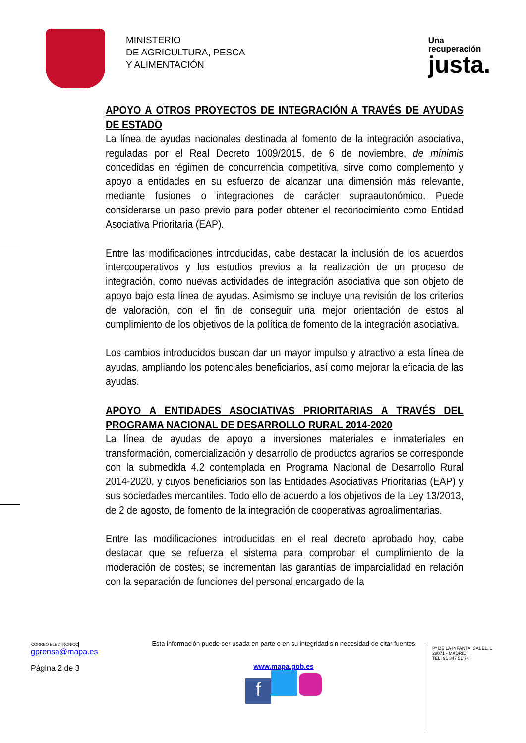MINISTERIO
DE AGRICULTURA, PESCA
Y ALIMENTACIÓN
Una
recuperación
justa.
APOYO A OTROS PROYECTOS DE INTEGRACIÓN A TRAVÉS DE AYUDAS DE ESTADO
La línea de ayudas nacionales destinada al fomento de la integración asociativa, reguladas por el Real Decreto 1009/2015, de 6 de noviembre, de mínimis concedidas en régimen de concurrencia competitiva, sirve como complemento y apoyo a entidades en su esfuerzo de alcanzar una dimensión más relevante, mediante fusiones o integraciones de carácter supraautonómico. Puede considerarse un paso previo para poder obtener el reconocimiento como Entidad Asociativa Prioritaria (EAP).
Entre las modificaciones introducidas, cabe destacar la inclusión de los acuerdos intercooperativos y los estudios previos a la realización de un proceso de integración, como nuevas actividades de integración asociativa que son objeto de apoyo bajo esta línea de ayudas. Asimismo se incluye una revisión de los criterios de valoración, con el fin de conseguir una mejor orientación de estos al cumplimiento de los objetivos de la política de fomento de la integración asociativa.
Los cambios introducidos buscan dar un mayor impulso y atractivo a esta línea de ayudas, ampliando los potenciales beneficiarios, así como mejorar la eficacia de las ayudas.
APOYO A ENTIDADES ASOCIATIVAS PRIORITARIAS A TRAVÉS DEL PROGRAMA NACIONAL DE DESARROLLO RURAL 2014-2020
La línea de ayudas de apoyo a inversiones materiales e inmateriales en transformación, comercialización y desarrollo de productos agrarios se corresponde con la submedida 4.2 contemplada en Programa Nacional de Desarrollo Rural 2014-2020, y cuyos beneficiarios son las Entidades Asociativas Prioritarias (EAP) y sus sociedades mercantiles. Todo ello de acuerdo a los objetivos de la Ley 13/2013, de 2 de agosto, de fomento de la integración de cooperativas agroalimentarias.
Entre las modificaciones introducidas en el real decreto aprobado hoy, cabe destacar que se refuerza el sistema para comprobar el cumplimiento de la moderación de costes; se incrementan las garantías de imparcialidad en relación con la separación de funciones del personal encargado de la
CORREO ELECTRONICO
gprensa@mapa.es
Página 2 de 3
Esta información puede ser usada en parte o en su integridad sin necesidad de citar fuentes
www.mapa.gob.es
f
Pº DE LA INFANTA ISABEL, 1
28071 - MADRID
TEL: 91 347 51 74